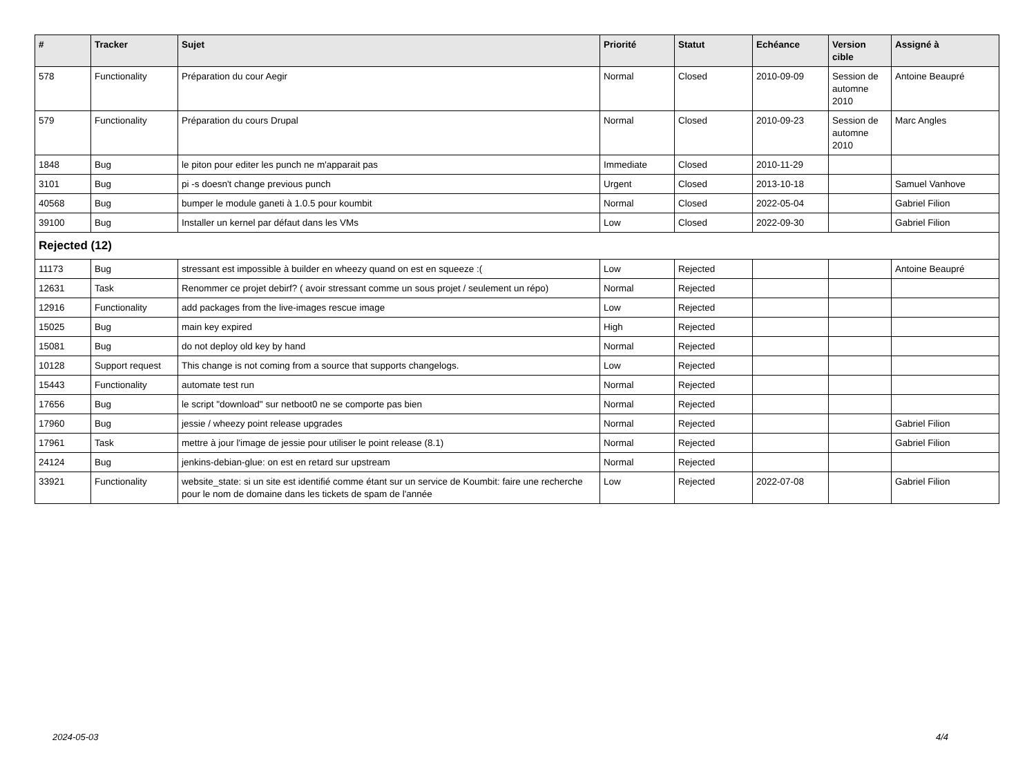| # | Tracker | Sujet | Priorité | Statut | Echéance | Version cible | Assigné à |
| --- | --- | --- | --- | --- | --- | --- | --- |
| 578 | Functionality | Préparation du cour Aegir | Normal | Closed | 2010-09-09 | Session de automne 2010 | Antoine Beaupré |
| 579 | Functionality | Préparation du cours Drupal | Normal | Closed | 2010-09-23 | Session de automne 2010 | Marc Angles |
| 1848 | Bug | le piton pour editer les punch ne m'apparait pas | Immediate | Closed | 2010-11-29 | | |
| 3101 | Bug | pi -s doesn't change previous punch | Urgent | Closed | 2013-10-18 | | Samuel Vanhove |
| 40568 | Bug | bumper le module ganeti à 1.0.5 pour koumbit | Normal | Closed | 2022-05-04 | | Gabriel Filion |
| 39100 | Bug | Installer un kernel par défaut dans les VMs | Low | Closed | 2022-09-30 | | Gabriel Filion |
| Rejected (12) | | | | | | | |
| 11173 | Bug | stressant est impossible à builder en wheezy quand on est en squeeze :( | Low | Rejected | | | Antoine Beaupré |
| 12631 | Task | Renommer ce projet debirf? ( avoir stressant comme un sous projet / seulement un répo) | Normal | Rejected | | | |
| 12916 | Functionality | add packages from the live-images rescue image | Low | Rejected | | | |
| 15025 | Bug | main key expired | High | Rejected | | | |
| 15081 | Bug | do not deploy old key by hand | Normal | Rejected | | | |
| 10128 | Support request | This change is not coming from a source that supports changelogs. | Low | Rejected | | | |
| 15443 | Functionality | automate test run | Normal | Rejected | | | |
| 17656 | Bug | le script "download" sur netboot0 ne se comporte pas bien | Normal | Rejected | | | |
| 17960 | Bug | jessie / wheezy point release upgrades | Normal | Rejected | | | Gabriel Filion |
| 17961 | Task | mettre à jour l'image de jessie pour utiliser le point release (8.1) | Normal | Rejected | | | Gabriel Filion |
| 24124 | Bug | jenkins-debian-glue: on est en retard sur upstream | Normal | Rejected | | | |
| 33921 | Functionality | website_state: si un site est identifié comme étant sur un service de Koumbit: faire une recherche pour le nom de domaine dans les tickets de spam de l'année | Low | Rejected | 2022-07-08 | | Gabriel Filion |
2024-05-03 4/4